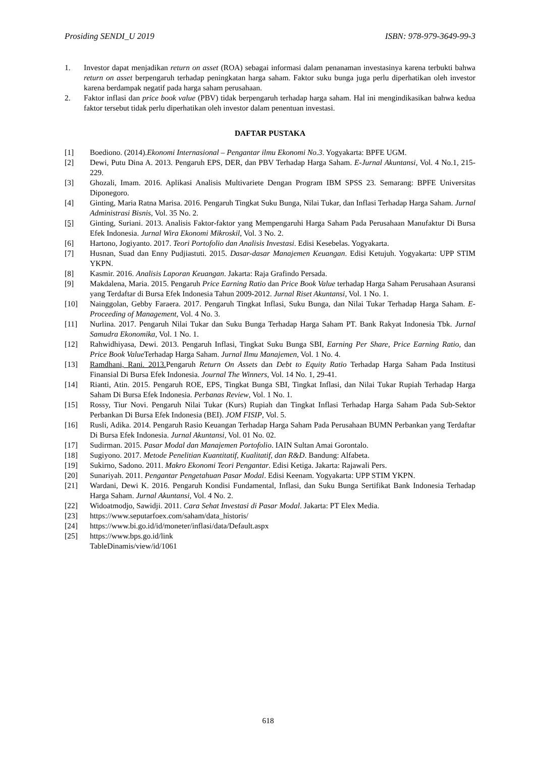Prosiding SENDI_U 2019 ISBN: 978-979-3649-99-3
1. Investor dapat menjadikan return on asset (ROA) sebagai informasi dalam penanaman investasinya karena terbukti bahwa return on asset berpengaruh terhadap peningkatan harga saham. Faktor suku bunga juga perlu diperhatikan oleh investor karena berdampak negatif pada harga saham perusahaan.
2. Faktor inflasi dan price book value (PBV) tidak berpengaruh terhadap harga saham. Hal ini mengindikasikan bahwa kedua faktor tersebut tidak perlu diperhatikan oleh investor dalam penentuan investasi.
DAFTAR PUSTAKA
[1] Boediono. (2014).Ekonomi Internasional – Pengantar ilmu Ekonomi No.3. Yogyakarta: BPFE UGM.
[2] Dewi, Putu Dina A. 2013. Pengaruh EPS, DER, dan PBV Terhadap Harga Saham. E-Jurnal Akuntansi, Vol. 4 No.1, 215-229.
[3] Ghozali, Imam. 2016. Aplikasi Analisis Multivariete Dengan Program IBM SPSS 23. Semarang: BPFE Universitas Diponegoro.
[4] Ginting, Maria Ratna Marisa. 2016. Pengaruh Tingkat Suku Bunga, Nilai Tukar, dan Inflasi Terhadap Harga Saham. Jurnal Administrasi Bisnis, Vol. 35 No. 2.
[5] Ginting, Suriani. 2013. Analisis Faktor-faktor yang Mempengaruhi Harga Saham Pada Perusahaan Manufaktur Di Bursa Efek Indonesia. Jurnal Wira Ekonomi Mikroskil, Vol. 3 No. 2.
[6] Hartono, Jogiyanto. 2017. Teori Portofolio dan Analisis Investasi. Edisi Kesebelas. Yogyakarta.
[7] Husnan, Suad dan Enny Pudjiastuti. 2015. Dasar-dasar Manajemen Keuangan. Edisi Ketujuh. Yogyakarta: UPP STIM YKPN.
[8] Kasmir. 2016. Analisis Laporan Keuangan. Jakarta: Raja Grafindo Persada.
[9] Makdalena, Maria. 2015. Pengaruh Price Earning Ratio dan Price Book Value terhadap Harga Saham Perusahaan Asuransi yang Terdaftar di Bursa Efek Indonesia Tahun 2009-2012. Jurnal Riset Akuntansi, Vol. 1 No. 1.
[10] Nainggolan, Gebby Faraera. 2017. Pengaruh Tingkat Inflasi, Suku Bunga, dan Nilai Tukar Terhadap Harga Saham. E-Proceeding of Management, Vol. 4 No. 3.
[11] Nurlina. 2017. Pengaruh Nilai Tukar dan Suku Bunga Terhadap Harga Saham PT. Bank Rakyat Indonesia Tbk. Jurnal Samudra Ekonomika, Vol. 1 No. 1.
[12] Rahwidhiyasa, Dewi. 2013. Pengaruh Inflasi, Tingkat Suku Bunga SBI, Earning Per Share, Price Earning Ratio, dan Price Book Value Terhadap Harga Saham. Jurnal Ilmu Manajemen, Vol. 1 No. 4.
[13] Ramdhani, Rani. 2013. Pengaruh Return On Assets dan Debt to Equity Ratio Terhadap Harga Saham Pada Institusi Finansial Di Bursa Efek Indonesia. Journal The Winners, Vol. 14 No. 1, 29-41.
[14] Rianti, Atin. 2015. Pengaruh ROE, EPS, Tingkat Bunga SBI, Tingkat Inflasi, dan Nilai Tukar Rupiah Terhadap Harga Saham Di Bursa Efek Indonesia. Perbanas Review, Vol. 1 No. 1.
[15] Rossy, Tiur Novi. Pengaruh Nilai Tukar (Kurs) Rupiah dan Tingkat Inflasi Terhadap Harga Saham Pada Sub-Sektor Perbankan Di Bursa Efek Indonesia (BEI). JOM FISIP, Vol. 5.
[16] Rusli, Adika. 2014. Pengaruh Rasio Keuangan Terhadap Harga Saham Pada Perusahaan BUMN Perbankan yang Terdaftar Di Bursa Efek Indonesia. Jurnal Akuntansi, Vol. 01 No. 02.
[17] Sudirman. 2015. Pasar Modal dan Manajemen Portofolio. IAIN Sultan Amai Gorontalo.
[18] Sugiyono. 2017. Metode Penelitian Kuantitatif, Kualitatif, dan R&D. Bandung: Alfabeta.
[19] Sukirno, Sadono. 2011. Makro Ekonomi Teori Pengantar. Edisi Ketiga. Jakarta: Rajawali Pers.
[20] Sunariyah. 2011. Pengantar Pengetahuan Pasar Modal. Edisi Keenam. Yogyakarta: UPP STIM YKPN.
[21] Wardani, Dewi K. 2016. Pengaruh Kondisi Fundamental, Inflasi, dan Suku Bunga Sertifikat Bank Indonesia Terhadap Harga Saham. Jurnal Akuntansi, Vol. 4 No. 2.
[22] Widoatmodjo, Sawidji. 2011. Cara Sehat Investasi di Pasar Modal. Jakarta: PT Elex Media.
[23] https://www.seputarfoex.com/saham/data_historis/
[24] https://www.bi.go.id/id/moneter/inflasi/data/Default.aspx
[25] https://www.bps.go.id/link
TableDinamis/view/id/1061
618